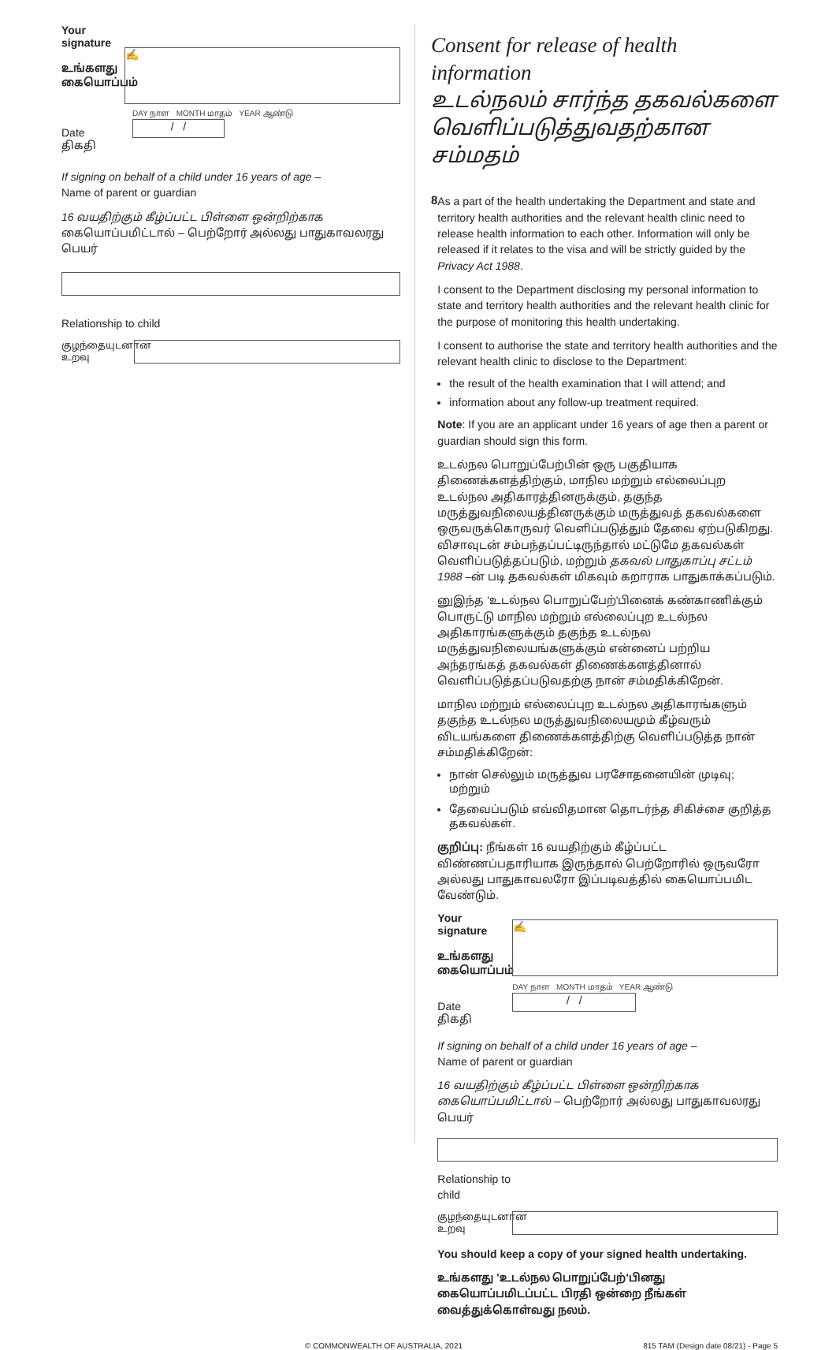Your signature
உங்களது கையொப்பம்
✍
Date
திகதி
DAY நாள MONTH மாதம் YEAR ஆண்டு
/ /
If signing on behalf of a child under 16 years of age –
Name of parent or guardian
16 வயதிற்கும் கீழ்ப்பட்ட பிள்ளை ஒன்றிற்காக கையொப்பமிட்டால் – பெற்றோர் அல்லது பாதுகாவலரது பெயர்
Relationship to child
குழந்தையுடனான உறவு
Consent for release of health information
உடல்நலம் சார்ந்த தகவல்களை வெளிப்படுத்துவதற்கான சம்மதம்
8
As a part of the health undertaking the Department and state and territory health authorities and the relevant health clinic need to release health information to each other. Information will only be released if it relates to the visa and will be strictly guided by the Privacy Act 1988.
I consent to the Department disclosing my personal information to state and territory health authorities and the relevant health clinic for the purpose of monitoring this health undertaking.
I consent to authorise the state and territory health authorities and the relevant health clinic to disclose to the Department:
the result of the health examination that I will attend; and
information about any follow-up treatment required.
Note: If you are an applicant under 16 years of age then a parent or guardian should sign this form.
உடல்நல பொறுப்பேற்பின் ஒரு பகுதியாக திணைக்களத்திற்கும், மாநில மற்றும் எல்லைப்புற உடல்நல அதிகாரத்தினருக்கும், தகுந்த மருத்துவநிலையத்தினருக்கும் மருத்துவத் தகவல்களை ஒருவருக்கொருவர் வெளிப்படுத்தும் தேவை ஏற்படுகிறது. விசாவுடன் சம்பந்தப்பட்டிருந்தால் மட்டுமே தகவல்கள் வெளிப்படுத்தப்படும், மற்றும் தகவல் பாதுகாப்பு சட்டம் 1988 –ன் படி தகவல்கள் மிகவும் கறாராக பாதுகாக்கப்படும்.
னுஇந்த 'உடல்நல பொறுப்பேற்'பினைக் கண்காணிக்கும் பொருட்டு மாநில மற்றும் எல்லைப்புற உடல்நல அதிகாரங்களுக்கும் தகுந்த உடல்நல மருத்துவநிலையங்களுக்கும் என்னைப் பற்றிய அந்தரங்கத் தகவல்கள் திணைக்களத்தினால் வெளிப்படுத்தப்படுவதற்கு நான் சம்மதிக்கிறேன்.
மாநில மற்றும் எல்லைப்புற உடல்நல அதிகாரங்களும் தகுந்த உடல்நல மருத்துவநிலையமும் கீழ்வரும் விடயங்களை திணைக்களத்திற்கு வெளிப்படுத்த நான் சம்மதிக்கிறேன்:
நான் செல்லும் மருத்துவ பரசோதனையின் முடிவு; மற்றும்
தேவைப்படும் எவ்விதமான தொடர்ந்த சிகிச்சை குறித்த தகவல்கள்.
குறிப்பு: நீங்கள் 16 வயதிற்கும் கீழ்ப்பட்ட விண்ணப்பதாரியாக இருந்தால் பெற்றோரில் ஒருவரோ அல்லது பாதுகாவலரோ இப்படிவத்தில் கையொப்பமிட வேண்டும்.
Your signature
உங்களது கையொப்பம்
✍
Date
திகதி
DAY நாள MONTH மாதம் YEAR ஆண்டு
/ /
If signing on behalf of a child under 16 years of age –
Name of parent or guardian
16 வயதிற்கும் கீழ்ப்பட்ட பிள்ளை ஒன்றிற்காக கையொப்பமிட்டால் – பெற்றோர் அல்லது பாதுகாவலரது பெயர்
Relationship to
child
குழந்தையுடனான உறவு
You should keep a copy of your signed health undertaking.
உங்களது 'உடல்நல பொறுப்பேற்'பினது கையொப்பமிடப்பட்ட பிரதி ஒன்றை நீங்கள் வைத்துக்கொள்வது நலம்.
© COMMONWEALTH OF AUSTRALIA, 2021 815 TAM (Design date 08/21) - Page 5